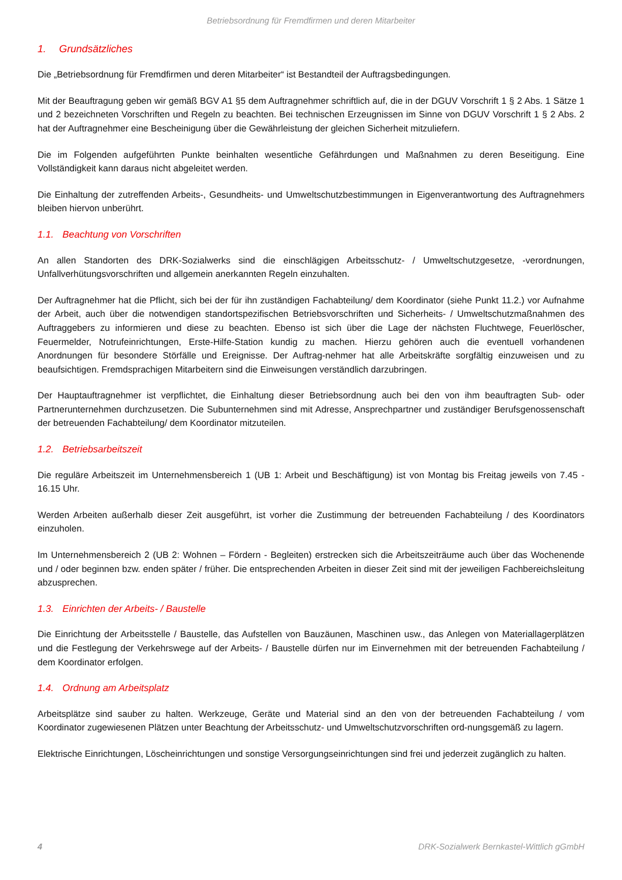Betriebsordnung für Fremdfirmen und deren Mitarbeiter
1. Grundsätzliches
Die „Betriebsordnung für Fremdfirmen und deren Mitarbeiter“ ist Bestandteil der Auftragsbedingungen.
Mit der Beauftragung geben wir gemäß BGV A1 §5 dem Auftragnehmer schriftlich auf, die in der DGUV Vorschrift 1 § 2 Abs. 1 Sätze 1 und 2 bezeichneten Vorschriften und Regeln zu beachten. Bei technischen Erzeugnissen im Sinne von DGUV Vorschrift 1 § 2 Abs. 2 hat der Auftragnehmer eine Bescheinigung über die Gewährleistung der gleichen Sicherheit mitzuliefern.
Die im Folgenden aufgeführten Punkte beinhalten wesentliche Gefährdungen und Maßnahmen zu deren Beseitigung. Eine Vollständigkeit kann daraus nicht abgeleitet werden.
Die Einhaltung der zutreffenden Arbeits-, Gesundheits- und Umweltschutzbestimmungen in Eigenverantwortung des Auftragnehmers bleiben hiervon unberührt.
1.1. Beachtung von Vorschriften
An allen Standorten des DRK-Sozialwerks sind die einschlägigen Arbeitsschutz- / Umweltschutzgesetze, -verordnungen, Unfallverhütungsvorschriften und allgemein anerkannten Regeln einzuhalten.
Der Auftragnehmer hat die Pflicht, sich bei der für ihn zuständigen Fachabteilung/ dem Koordinator (siehe Punkt 11.2.) vor Aufnahme der Arbeit, auch über die notwendigen standortspezifischen Betriebsvorschriften und Sicherheits- / Umweltschutzmaßnahmen des Auftraggebers zu informieren und diese zu beachten. Ebenso ist sich über die Lage der nächsten Fluchtwege, Feuerlöscher, Feuermelder, Notrufeinrichtungen, Erste-Hilfe-Station kundig zu machen. Hierzu gehören auch die eventuell vorhandenen Anordnungen für besondere Störfälle und Ereignisse. Der Auftrag-nehmer hat alle Arbeitskräfte sorgfältig einzuweisen und zu beaufsichtigen. Fremdsprachigen Mitarbeitern sind die Einweisungen verständlich darzubringen.
Der Hauptauftragnehmer ist verpflichtet, die Einhaltung dieser Betriebsordnung auch bei den von ihm beauftragten Sub- oder Partnerunternehmen durchzusetzen. Die Subunternehmen sind mit Adresse, Ansprechpartner und zuständiger Berufsgenossenschaft der betreuenden Fachabteilung/ dem Koordinator mitzuteilen.
1.2. Betriebsarbeitszeit
Die reguläre Arbeitszeit im Unternehmensbereich 1 (UB 1: Arbeit und Beschäftigung) ist von Montag bis Freitag jeweils von 7.45 - 16.15 Uhr.
Werden Arbeiten außerhalb dieser Zeit ausgeführt, ist vorher die Zustimmung der betreuenden Fachabteilung / des Koordinators einzuholen.
Im Unternehmensbereich 2 (UB 2: Wohnen – Fördern - Begleiten) erstrecken sich die Arbeitszeiträume auch über das Wochenende und / oder beginnen bzw. enden später / früher. Die entsprechenden Arbeiten in dieser Zeit sind mit der jeweiligen Fachbereichsleitung abzusprechen.
1.3. Einrichten der Arbeits- / Baustelle
Die Einrichtung der Arbeitsstelle / Baustelle, das Aufstellen von Bauzäunen, Maschinen usw., das Anlegen von Materiallagerplätzen und die Festlegung der Verkehrswege auf der Arbeits- / Baustelle dürfen nur im Einvernehmen mit der betreuenden Fachabteilung / dem Koordinator erfolgen.
1.4. Ordnung am Arbeitsplatz
Arbeitsplätze sind sauber zu halten. Werkzeuge, Geräte und Material sind an den von der betreuenden Fachabteilung / vom Koordinator zugewiesenen Plätzen unter Beachtung der Arbeitsschutz- und Umweltschutzvorschriften ord-nungsgemäß zu lagern.
Elektrische Einrichtungen, Löscheinrichtungen und sonstige Versorgungseinrichtungen sind frei und jederzeit zugänglich zu halten.
4 DRK-Sozialwerk Bernkastel-Wittlich gGmbH